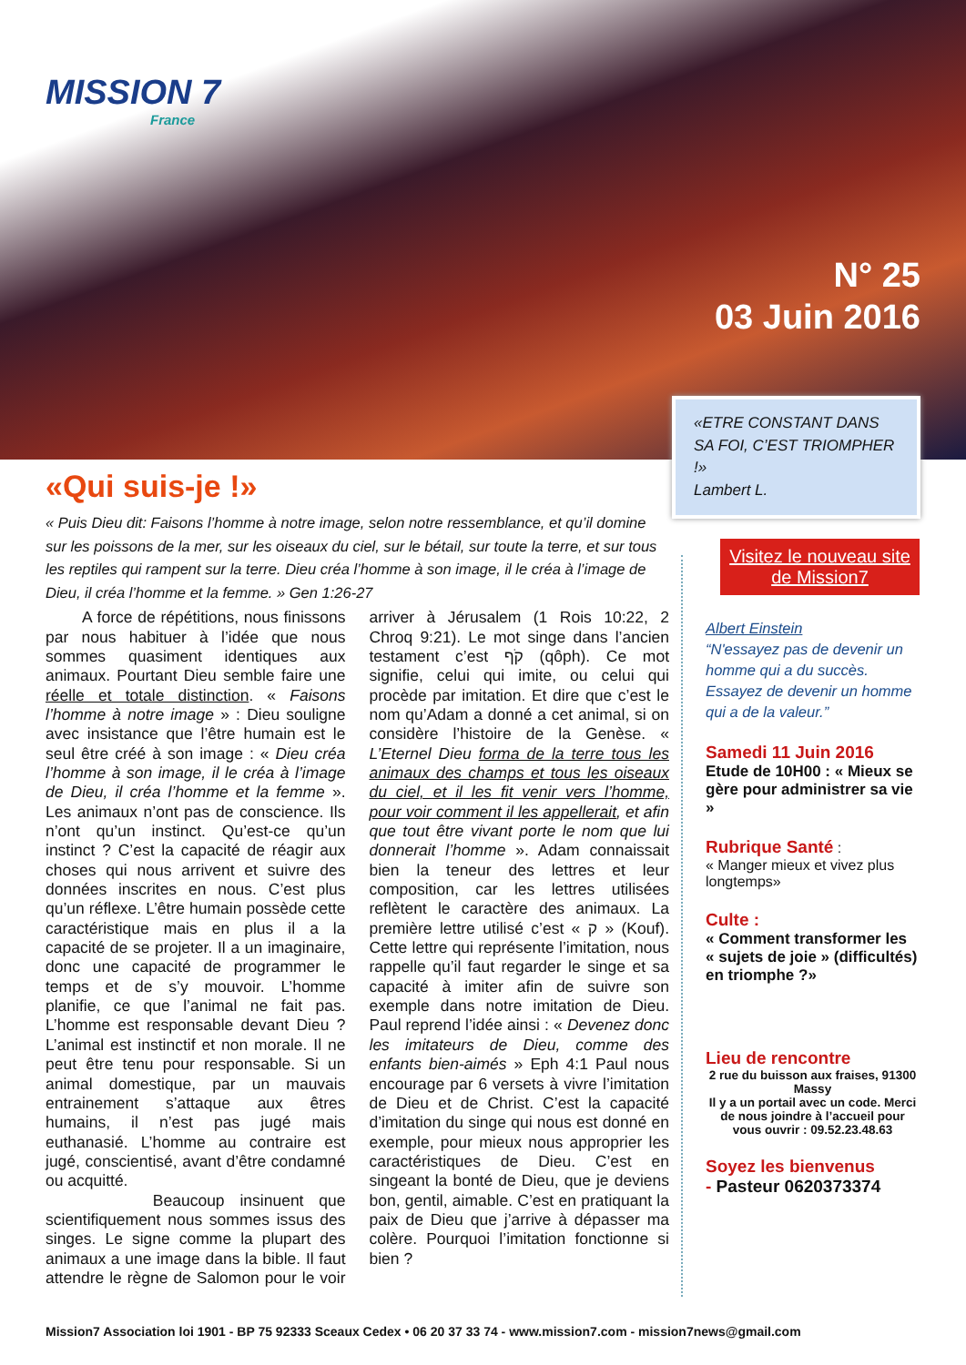MISSION 7
France
N° 25
03 Juin 2016
«ETRE CONSTANT DANS SA FOI, C’EST TRIOMPHER !»
Lambert L.
«Qui suis-je !»
« Puis Dieu dit: Faisons l’homme à notre image, selon notre ressemblance, et qu’il domine sur les poissons de la mer, sur les oiseaux du ciel, sur le bétail, sur toute la terre, et sur tous les reptiles qui rampent sur la terre. Dieu créa l’homme à son image, il le créa à l’image de Dieu, il créa l’homme et la femme. » Gen 1:26-27
A force de répétitions, nous finissons par nous habituer à l’idée que nous sommes quasiment identiques aux animaux. Pourtant Dieu semble faire une réelle et totale distinction. « Faisons l’homme à notre image » : Dieu souligne avec insistance que l’être humain est le seul être créé à son image : « Dieu créa l’homme à son image, il le créa à l’image de Dieu, il créa l’homme et la femme ». Les animaux n’ont pas de conscience. Ils n’ont qu’un instinct. Qu’est-ce qu’un instinct ? C’est la capacité de réagir aux choses qui nous arrivent et suivre des données inscrites en nous. C’est plus qu’un réflexe. L’être humain possède cette caractéristique mais en plus il a la capacité de se projeter. Il a un imaginaire, donc une capacité de programmer le temps et de s’y mouvoir. L’homme planifie, ce que l’animal ne fait pas. L’homme est responsable devant Dieu ? L’animal est instinctif et non morale. Il ne peut être tenu pour responsable. Si un animal domestique, par un mauvais entrainement s’attaque aux êtres humains, il n’est pas jugé mais euthanasié. L’homme au contraire est jugé, conscientisé, avant d’être condamné ou acquitté.
Beaucoup insinuent que scientifiquement nous sommes issus des singes. Le signe comme la plupart des animaux a une image dans la bible. Il faut attendre le règne de Salomon pour le voir arriver à Jérusalem (1 Rois 10:22, 2 Chroq 9:21). Le mot singe dans l’ancien testament c’est קֹף (qôph). Ce mot signifie, celui qui imite, ou celui qui procède par imitation. Et dire que c’est le nom qu’Adam a donné a cet animal, si on considère l’histoire de la Genèse. « L’Eternel Dieu forma de la terre tous les animaux des champs et tous les oiseaux du ciel, et il les fit venir vers l’homme, pour voir comment il les appellerait, et afin que tout être vivant porte le nom que lui donnerait l’homme ». Adam connaissait bien la teneur des lettres et leur composition, car les lettres utilisées reflètent le caractère des animaux. La première lettre utilisé c’est « ק » (Kouf). Cette lettre qui représente l’imitation, nous rappelle qu’il faut regarder le singe et sa capacité à imiter afin de suivre son exemple dans notre imitation de Dieu. Paul reprend l’idée ainsi : « Devenez donc les imitateurs de Dieu, comme des enfants bien-aimés » Eph 4:1 Paul nous encourage par 6 versets à vivre l’imitation de Dieu et de Christ. C’est la capacité d’imitation du singe qui nous est donné en exemple, pour mieux nous approprier les caractéristiques de Dieu. C’est en singeant la bonté de Dieu, que je deviens bon, gentil, aimable. C’est en pratiquant la paix de Dieu que j’arrive à dépasser ma colère. Pourquoi l’imitation fonctionne si bien ?
Visitez le nouveau site de Mission7
Albert Einstein
“N'essayez pas de devenir un homme qui a du succès. Essayez de devenir un homme qui a de la valeur.”
Samedi 11 Juin 2016
Etude de 10H00 : « Mieux se gère pour administrer sa vie »
Rubrique Santé :
« Manger mieux et vivez plus longtemps»
Culte :
« Comment transformer les « sujets de joie » (difficultés) en triomphe ?»
Lieu de rencontre
2 rue du buisson aux fraises, 91300 Massy
Il y a un portail avec un code. Merci de nous joindre à l’accueil pour vous ouvrir : 09.52.23.48.63
Soyez les bienvenus
- Pasteur 0620373374
Mission7 Association loi 1901 - BP 75 92333 Sceaux Cedex • 06 20 37 33 74 - www.mission7.com - mission7news@gmail.com